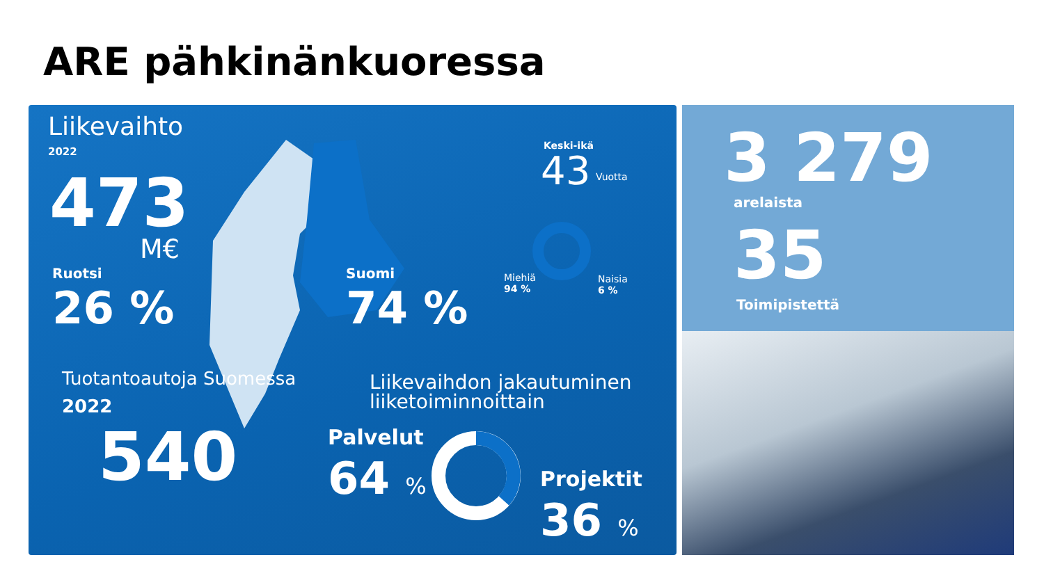ARE pähkinänkuoressa
Liikevaihto
2022
473
M€
Ruotsi
26 %
Suomi
74 %
Keski-ikä
43 Vuotta
Miehiä
94 %
Naisia
6 %
Tuotantoautoja Suomessa
2022
540
Liikevaihdon jakautuminen
liiketoiminnoittain
Palvelut
64 % Projektit
36 %
3 279
arelaista
35
Toimipistettä